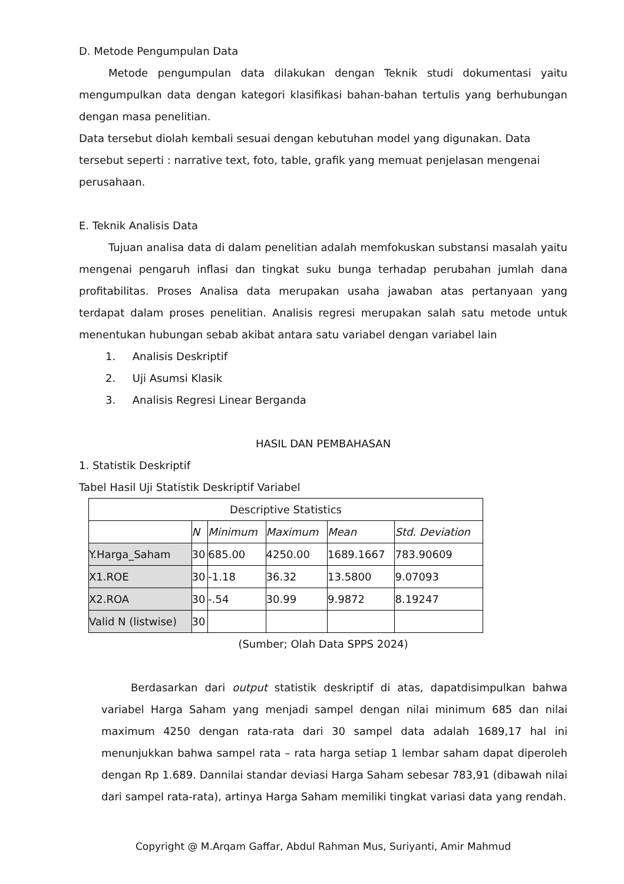D. Metode Pengumpulan Data
Metode pengumpulan data dilakukan dengan Teknik studi dokumentasi yaitu mengumpulkan data dengan kategori klasifikasi bahan-bahan tertulis yang berhubungan dengan masa penelitian.
Data tersebut diolah kembali sesuai dengan kebutuhan model yang digunakan. Data tersebut seperti : narrative text, foto, table, grafik yang memuat penjelasan mengenai perusahaan.
E. Teknik Analisis Data
Tujuan analisa data di dalam penelitian adalah memfokuskan substansi masalah yaitu mengenai pengaruh inflasi dan tingkat suku bunga terhadap perubahan jumlah dana profitabilitas. Proses Analisa data merupakan usaha jawaban atas pertanyaan yang terdapat dalam proses penelitian. Analisis regresi merupakan salah satu metode untuk menentukan hubungan sebab akibat antara satu variabel dengan variabel lain
1. Analisis Deskriptif
2. Uji Asumsi Klasik
3. Analisis Regresi Linear Berganda
HASIL DAN PEMBAHASAN
1. Statistik Deskriptif
Tabel Hasil Uji Statistik Deskriptif Variabel
| Descriptive Statistics | | | | | |
| --- | --- | --- | --- | --- | --- |
| | N | Minimum | Maximum | Mean | Std. Deviation |
| Y.Harga_Saham | 30 | 685.00 | 4250.00 | 1689.1667 | 783.90609 |
| X1.ROE | 30 | -1.18 | 36.32 | 13.5800 | 9.07093 |
| X2.ROA | 30 | -.54 | 30.99 | 9.9872 | 8.19247 |
| Valid N (listwise) | 30 | | | | |
(Sumber; Olah Data SPPS 2024)
Berdasarkan dari output statistik deskriptif di atas, dapatdisimpulkan bahwa variabel Harga Saham yang menjadi sampel dengan nilai minimum 685 dan nilai maximum 4250 dengan rata-rata dari 30 sampel data adalah 1689,17 hal ini menunjukkan bahwa sampel rata – rata harga setiap 1 lembar saham dapat diperoleh dengan Rp 1.689. Dannilai standar deviasi Harga Saham sebesar 783,91 (dibawah nilai dari sampel rata-rata), artinya Harga Saham memiliki tingkat variasi data yang rendah.
Copyright @ M.Arqam Gaffar, Abdul Rahman Mus, Suriyanti, Amir Mahmud